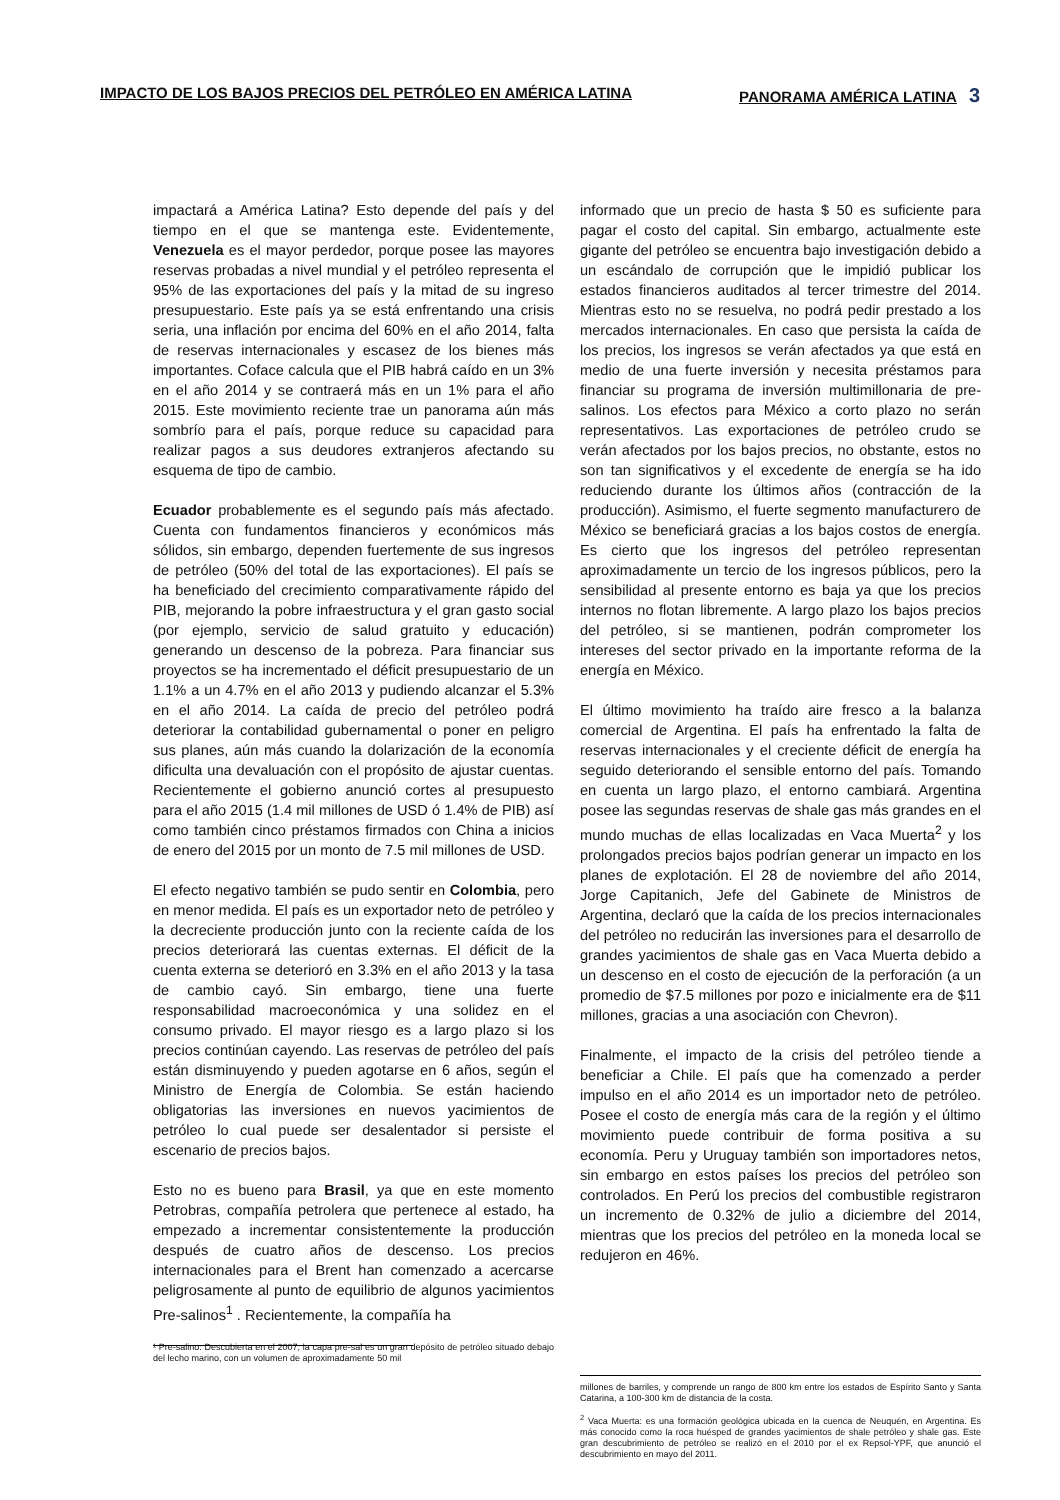IMPACTO DE LOS BAJOS PRECIOS DEL PETRÓLEO EN AMÉRICA LATINA
PANORAMA AMÉRICA LATINA 3
impactará a América Latina? Esto depende del país y del tiempo en el que se mantenga este. Evidentemente, Venezuela es el mayor perdedor, porque posee las mayores reservas probadas a nivel mundial y el petróleo representa el 95% de las exportaciones del país y la mitad de su ingreso presupuestario. Este país ya se está enfrentando una crisis seria, una inflación por encima del 60% en el año 2014, falta de reservas internacionales y escasez de los bienes más importantes. Coface calcula que el PIB habrá caído en un 3% en el año 2014 y se contraerá más en un 1% para el año 2015. Este movimiento reciente trae un panorama aún más sombrío para el país, porque reduce su capacidad para realizar pagos a sus deudores extranjeros afectando su esquema de tipo de cambio.
Ecuador probablemente es el segundo país más afectado. Cuenta con fundamentos financieros y económicos más sólidos, sin embargo, dependen fuertemente de sus ingresos de petróleo (50% del total de las exportaciones). El país se ha beneficiado del crecimiento comparativamente rápido del PIB, mejorando la pobre infraestructura y el gran gasto social (por ejemplo, servicio de salud gratuito y educación) generando un descenso de la pobreza. Para financiar sus proyectos se ha incrementado el déficit presupuestario de un 1.1% a un 4.7% en el año 2013 y pudiendo alcanzar el 5.3% en el año 2014. La caída de precio del petróleo podrá deteriorar la contabilidad gubernamental o poner en peligro sus planes, aún más cuando la dolarización de la economía dificulta una devaluación con el propósito de ajustar cuentas. Recientemente el gobierno anunció cortes al presupuesto para el año 2015 (1.4 mil millones de USD ó 1.4% de PIB) así como también cinco préstamos firmados con China a inicios de enero del 2015 por un monto de 7.5 mil millones de USD.
El efecto negativo también se pudo sentir en Colombia, pero en menor medida. El país es un exportador neto de petróleo y la decreciente producción junto con la reciente caída de los precios deteriorará las cuentas externas. El déficit de la cuenta externa se deterioró en 3.3% en el año 2013 y la tasa de cambio cayó. Sin embargo, tiene una fuerte responsabilidad macroeconómica y una solidez en el consumo privado. El mayor riesgo es a largo plazo si los precios continúan cayendo. Las reservas de petróleo del país están disminuyendo y pueden agotarse en 6 años, según el Ministro de Energía de Colombia. Se están haciendo obligatorias las inversiones en nuevos yacimientos de petróleo lo cual puede ser desalentador si persiste el escenario de precios bajos.
Esto no es bueno para Brasil, ya que en este momento Petrobras, compañía petrolera que pertenece al estado, ha empezado a incrementar consistentemente la producción después de cuatro años de descenso. Los precios internacionales para el Brent han comenzado a acercarse peligrosamente al punto de equilibrio de algunos yacimientos Pre-salinos<sup>1</sup> . Recientemente, la compañía ha
¹ Pre-salino: Descubierta en el 2007, la capa pre-sal es un gran depósito de petróleo situado debajo del lecho marino, con un volumen de aproximadamente 50 mil
informado que un precio de hasta $ 50 es suficiente para pagar el costo del capital. Sin embargo, actualmente este gigante del petróleo se encuentra bajo investigación debido a un escándalo de corrupción que le impidió publicar los estados financieros auditados al tercer trimestre del 2014. Mientras esto no se resuelva, no podrá pedir prestado a los mercados internacionales. En caso que persista la caída de los precios, los ingresos se verán afectados ya que está en medio de una fuerte inversión y necesita préstamos para financiar su programa de inversión multimillonaria de pre-salinos. Los efectos para México a corto plazo no serán representativos. Las exportaciones de petróleo crudo se verán afectados por los bajos precios, no obstante, estos no son tan significativos y el excedente de energía se ha ido reduciendo durante los últimos años (contracción de la producción). Asimismo, el fuerte segmento manufacturero de México se beneficiará gracias a los bajos costos de energía. Es cierto que los ingresos del petróleo representan aproximadamente un tercio de los ingresos públicos, pero la sensibilidad al presente entorno es baja ya que los precios internos no flotan libremente. A largo plazo los bajos precios del petróleo, si se mantienen, podrán comprometer los intereses del sector privado en la importante reforma de la energía en México.
El último movimiento ha traído aire fresco a la balanza comercial de Argentina. El país ha enfrentado la falta de reservas internacionales y el creciente déficit de energía ha seguido deteriorando el sensible entorno del país. Tomando en cuenta un largo plazo, el entorno cambiará. Argentina posee las segundas reservas de shale gas más grandes en el mundo muchas de ellas localizadas en Vaca Muerta<sup>2</sup> y los prolongados precios bajos podrían generar un impacto en los planes de explotación. El 28 de noviembre del año 2014, Jorge Capitanich, Jefe del Gabinete de Ministros de Argentina, declaró que la caída de los precios internacionales del petróleo no reducirán las inversiones para el desarrollo de grandes yacimientos de shale gas en Vaca Muerta debido a un descenso en el costo de ejecución de la perforación (a un promedio de $7.5 millones por pozo e inicialmente era de $11 millones, gracias a una asociación con Chevron).
Finalmente, el impacto de la crisis del petróleo tiende a beneficiar a Chile. El país que ha comenzado a perder impulso en el año 2014 es un importador neto de petróleo. Posee el costo de energía más cara de la región y el último movimiento puede contribuir de forma positiva a su economía. Peru y Uruguay también son importadores netos, sin embargo en estos países los precios del petróleo son controlados. En Perú los precios del combustible registraron un incremento de 0.32% de julio a diciembre del 2014, mientras que los precios del petróleo en la moneda local se redujeron en 46%.
millones de barriles, y comprende un rango de 800 km entre los estados de Espírito Santo y Santa Catarina, a 100-300 km de distancia de la costa.
<sup>2</sup> Vaca Muerta: es una formación geológica ubicada en la cuenca de Neuquén, en Argentina. Es más conocido como la roca huésped de grandes yacimientos de shale petróleo y shale gas. Este gran descubrimiento de petróleo se realizó en el 2010 por el ex Repsol-YPF, que anunció el descubrimiento en mayo del 2011.